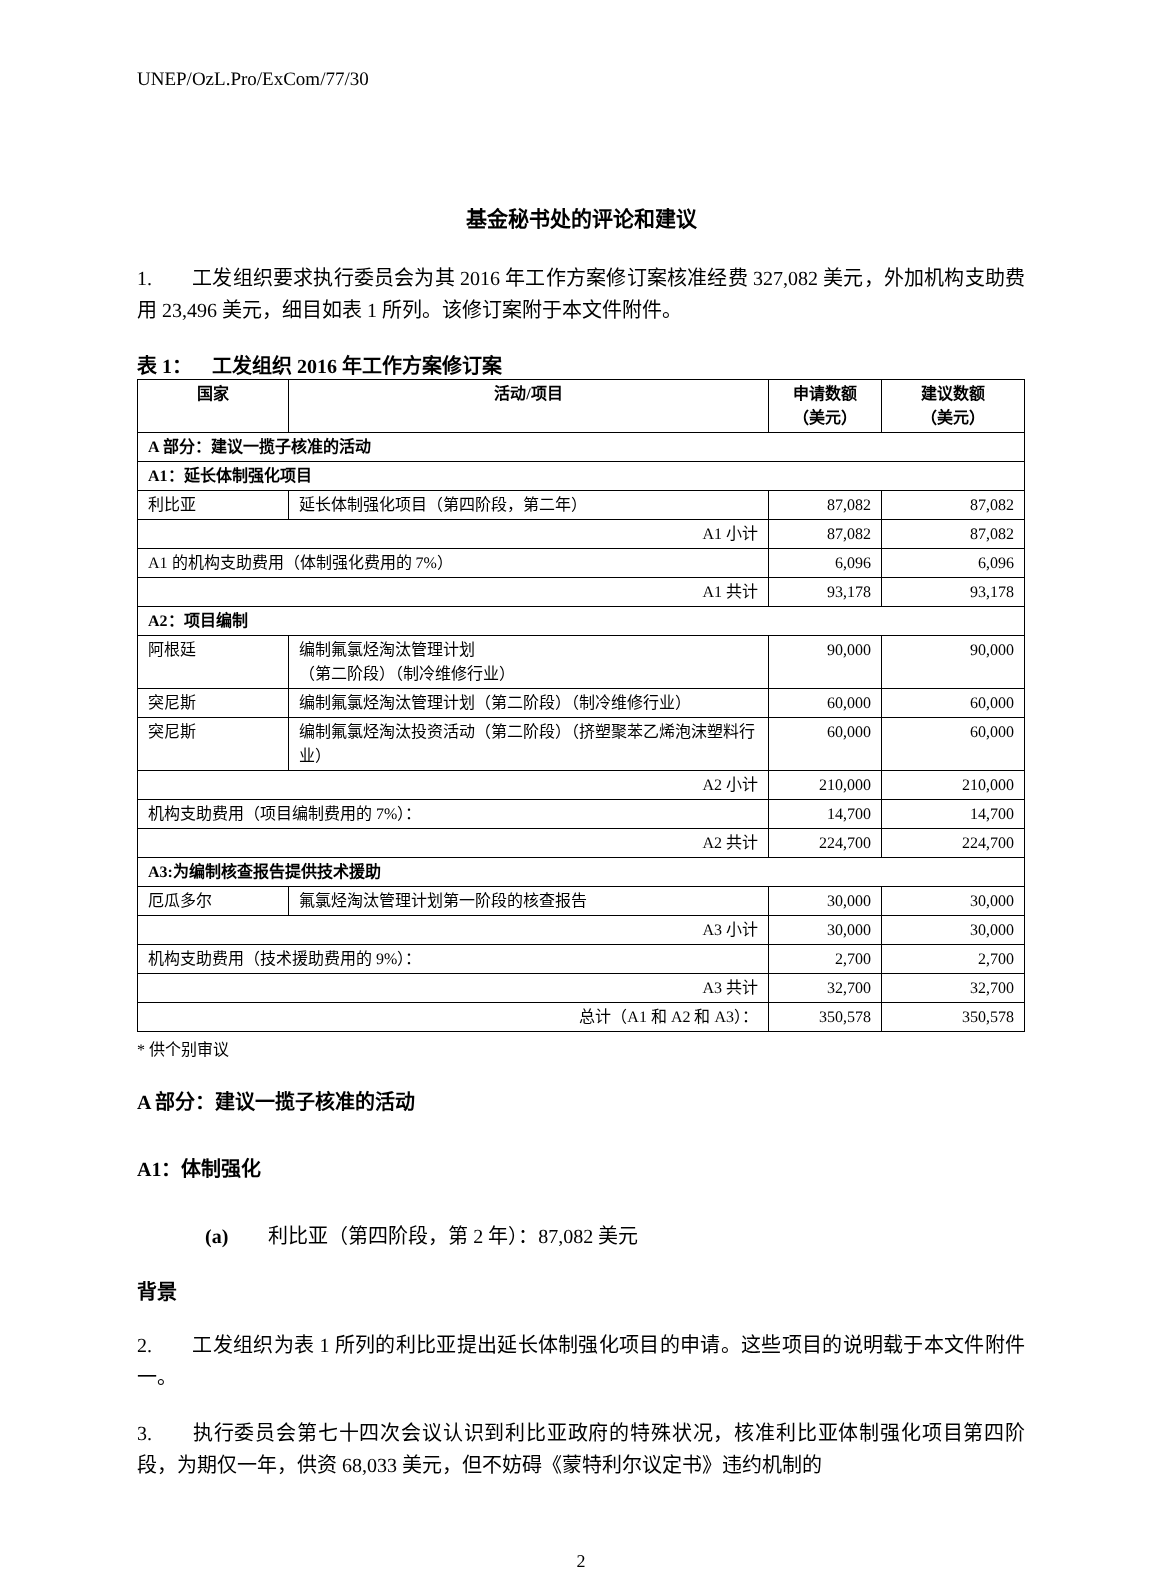UNEP/OzL.Pro/ExCom/77/30
基金秘书处的评论和建议
1.  工发组织要求执行委员会为其 2016 年工作方案修订案核准经费 327,082 美元，外加机构支助费用 23,496 美元，细目如表 1 所列。该修订案附于本文件附件。
表 1： 工发组织 2016 年工作方案修订案
| 国家 | 活动/项目 | 申请数额 （美元） | 建议数额 （美元） |
| --- | --- | --- | --- |
| A 部分：建议一揽子核准的活动 | | | |
| A1：延长体制强化项目 | | | |
| 利比亚 | 延长体制强化项目（第四阶段，第二年） | 87,082 | 87,082 |
| A1 小计 | | 87,082 | 87,082 |
| A1 的机构支助费用（体制强化费用的 7%） | | 6,096 | 6,096 |
| A1 共计 | | 93,178 | 93,178 |
| A2：项目编制 | | | |
| 阿根廷 | 编制氟氯烃淘汰管理计划 （第二阶段）（制冷维修行业） | 90,000 | 90,000 |
| 突尼斯 | 编制氟氯烃淘汰管理计划（第二阶段）（制冷维修行业） | 60,000 | 60,000 |
| 突尼斯 | 编制氟氯烃淘汰投资活动（第二阶段）（挤塑聚苯乙烯泡沫塑料行业） | 60,000 | 60,000 |
| A2 小计 | | 210,000 | 210,000 |
| 机构支助费用（项目编制费用的 7%）： | | 14,700 | 14,700 |
| A2 共计 | | 224,700 | 224,700 |
| A3:为编制核查报告提供技术援助 | | | |
| 厄瓜多尔 | 氟氯烃淘汰管理计划第一阶段的核查报告 | 30,000 | 30,000 |
| A3 小计 | | 30,000 | 30,000 |
| 机构支助费用（技术援助费用的 9%）： | | 2,700 | 2,700 |
| A3 共计 | | 32,700 | 32,700 |
| 总计（A1 和 A2 和 A3）： | | 350,578 | 350,578 |
* 供个别审议
A 部分：建议一揽子核准的活动
A1：体制强化
(a)  利比亚（第四阶段，第 2 年）：87,082 美元
背景
2.  工发组织为表 1 所列的利比亚提出延长体制强化项目的申请。这些项目的说明载于本文件附件一。
3.  执行委员会第七十四次会议认识到利比亚政府的特殊状况，核准利比亚体制强化项目第四阶段，为期仅一年，供资 68,033 美元，但不妨碍《蒙特利尔议定书》违约机制的
2